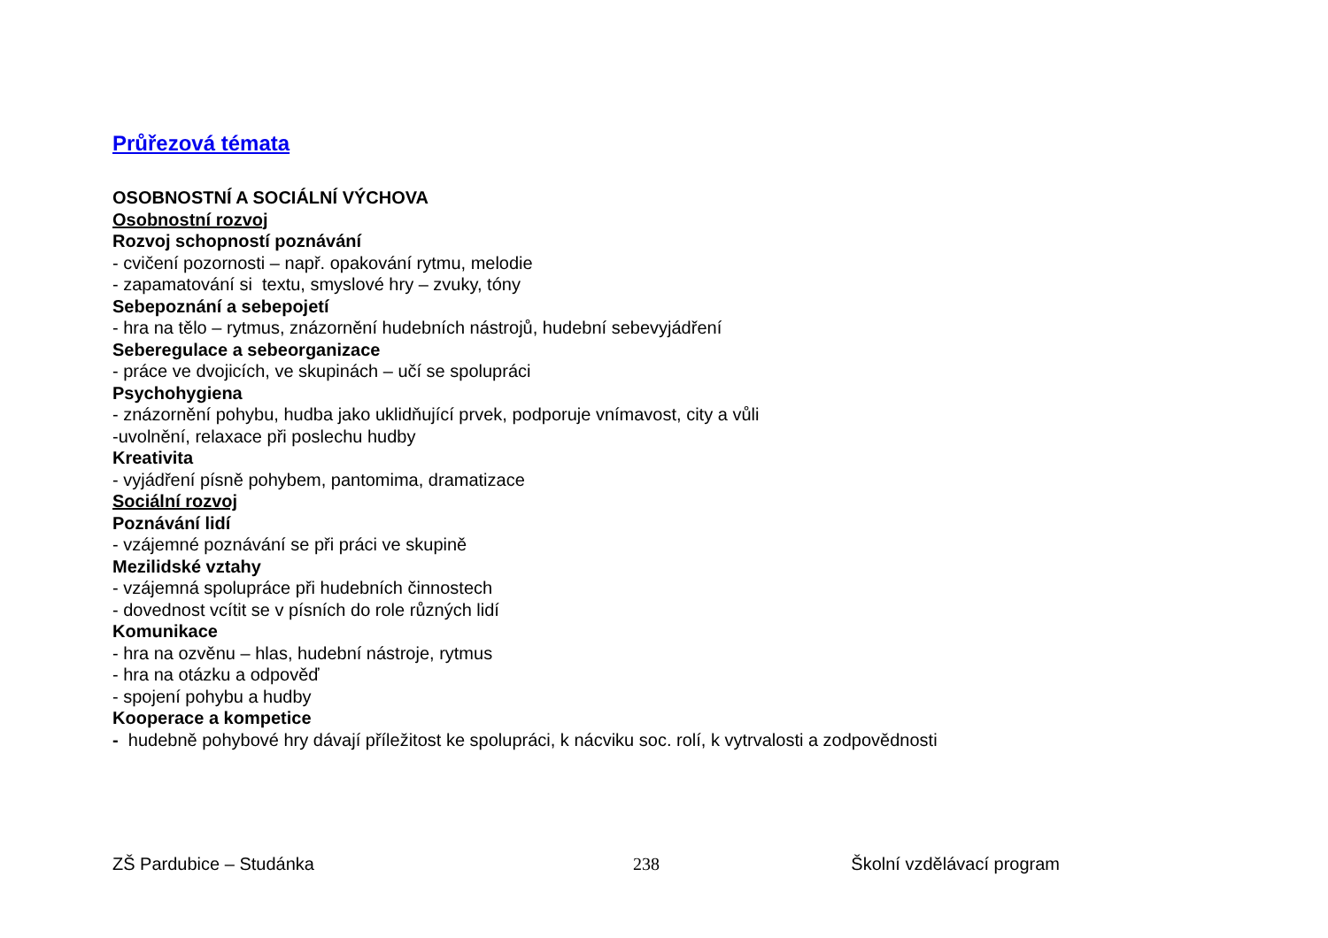Průřezová témata
OSOBNOSTNÍ A SOCIÁLNÍ VÝCHOVA
Osobnostní rozvoj
Rozvoj schopností poznávání
- cvičení pozornosti – např. opakování rytmu, melodie
- zapamatování si textu, smyslové hry – zvuky, tóny
Sebepoznání a sebepojetí
- hra na tělo – rytmus, znázornění hudebních nástrojů, hudební sebevyjádření
Seberegulace a sebeorganizace
- práce ve dvojicích, ve skupinách – učí se spolupráci
Psychohygiena
- znázornění pohybu, hudba jako uklidňující prvek, podporuje vnímavost, city a vůli
-uvolnění, relaxace při poslechu hudby
Kreativita
- vyjádření písně pohybem, pantomima, dramatizace
Sociální rozvoj
Poznávání lidí
- vzájemné poznávání se při práci ve skupině
Mezilidské vztahy
- vzájemná spolupráce při hudebních činnostech
- dovednost vcítit se v písních do role různých lidí
Komunikace
- hra na ozvěnu – hlas, hudební nástroje, rytmus
- hra na otázku a odpověď
- spojení pohybu a hudby
Kooperace a kompetice
- hudebně pohybové hry dávají příležitost ke spolupráci, k nácviku soc. rolí, k vytrvalosti a zodpovědnosti
ZŠ Pardubice – Studánka 238 Školní vzdělávací program